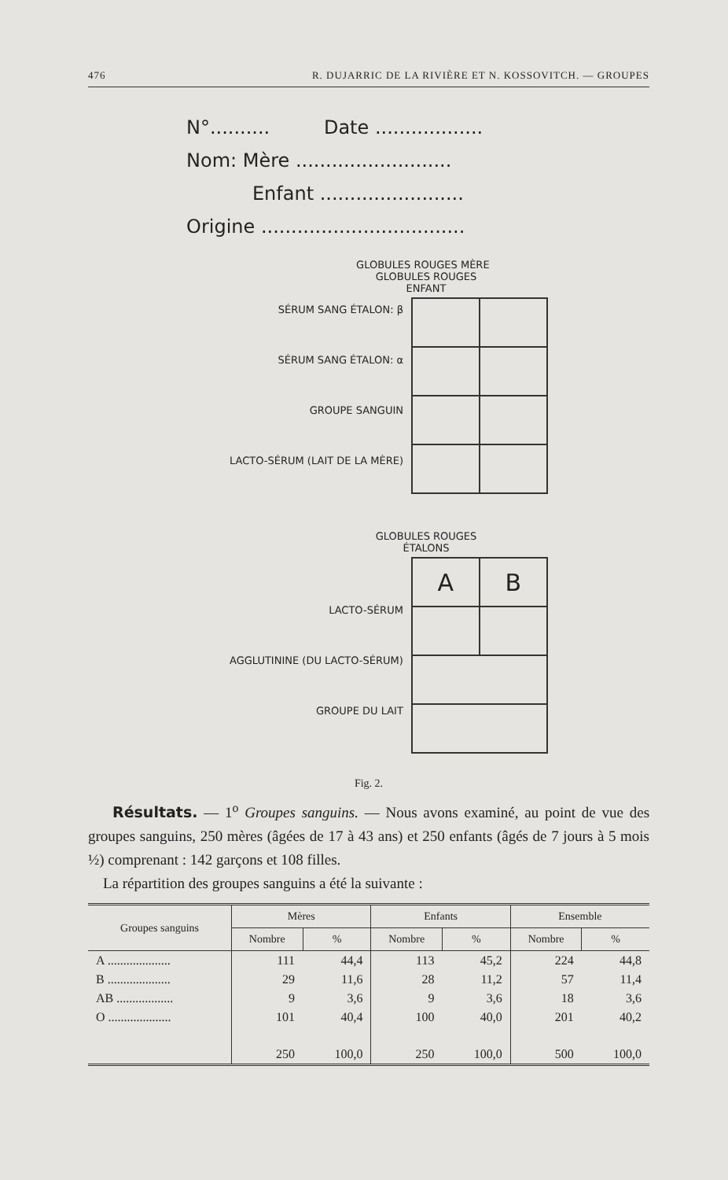476 R. DUJARRIC DE LA RIVIÈRE ET N. KOSSOVITCH. — GROUPES
N°.......... Date ..................
Nom: Mère ..........................
Enfant ........................
Origine ..................................
GLOBULES ROUGES MÈRE GLOBULES ROUGES ENFANT
SÉRUM SANG ÉTALON: β
SÉRUM SANG ÉTALON: α
GROUPE SANGUIN
LACTO-SÉRUM (LAIT DE LA MÈRE)
GLOBULES ROUGES ÉTALONS
LACTO-SÉRUM
AGGLUTININE (DU LACTO-SÉRUM)
GROUPE DU LAIT
| A | B |
Fig. 2.
Résultats. — 1<sup>o</sup> Groupes sanguins. — Nous avons examiné, au point de vue des groupes sanguins, 250 mères (âgées de 17 à 43 ans) et 250 enfants (âgés de 7 jours à 5 mois ½) comprenant : 142 garçons et 108 filles.
La répartition des groupes sanguins a été la suivante :
| Groupes sanguins | Mères | | Enfants | | Ensemble | |
| --- | --- | --- | --- | --- | --- | --- |
| | Nombre | % | Nombre | % | Nombre | % |
| A .................... | 111 | 44,4 | 113 | 45,2 | 224 | 44,8 |
| B .................... | 29 | 11,6 | 28 | 11,2 | 57 | 11,4 |
| AB .................. | 9 | 3,6 | 9 | 3,6 | 18 | 3,6 |
| O .................... | 101 | 40,4 | 100 | 40,0 | 201 | 40,2 |
| | 250 | 100,0 | 250 | 100,0 | 500 | 100,0 |